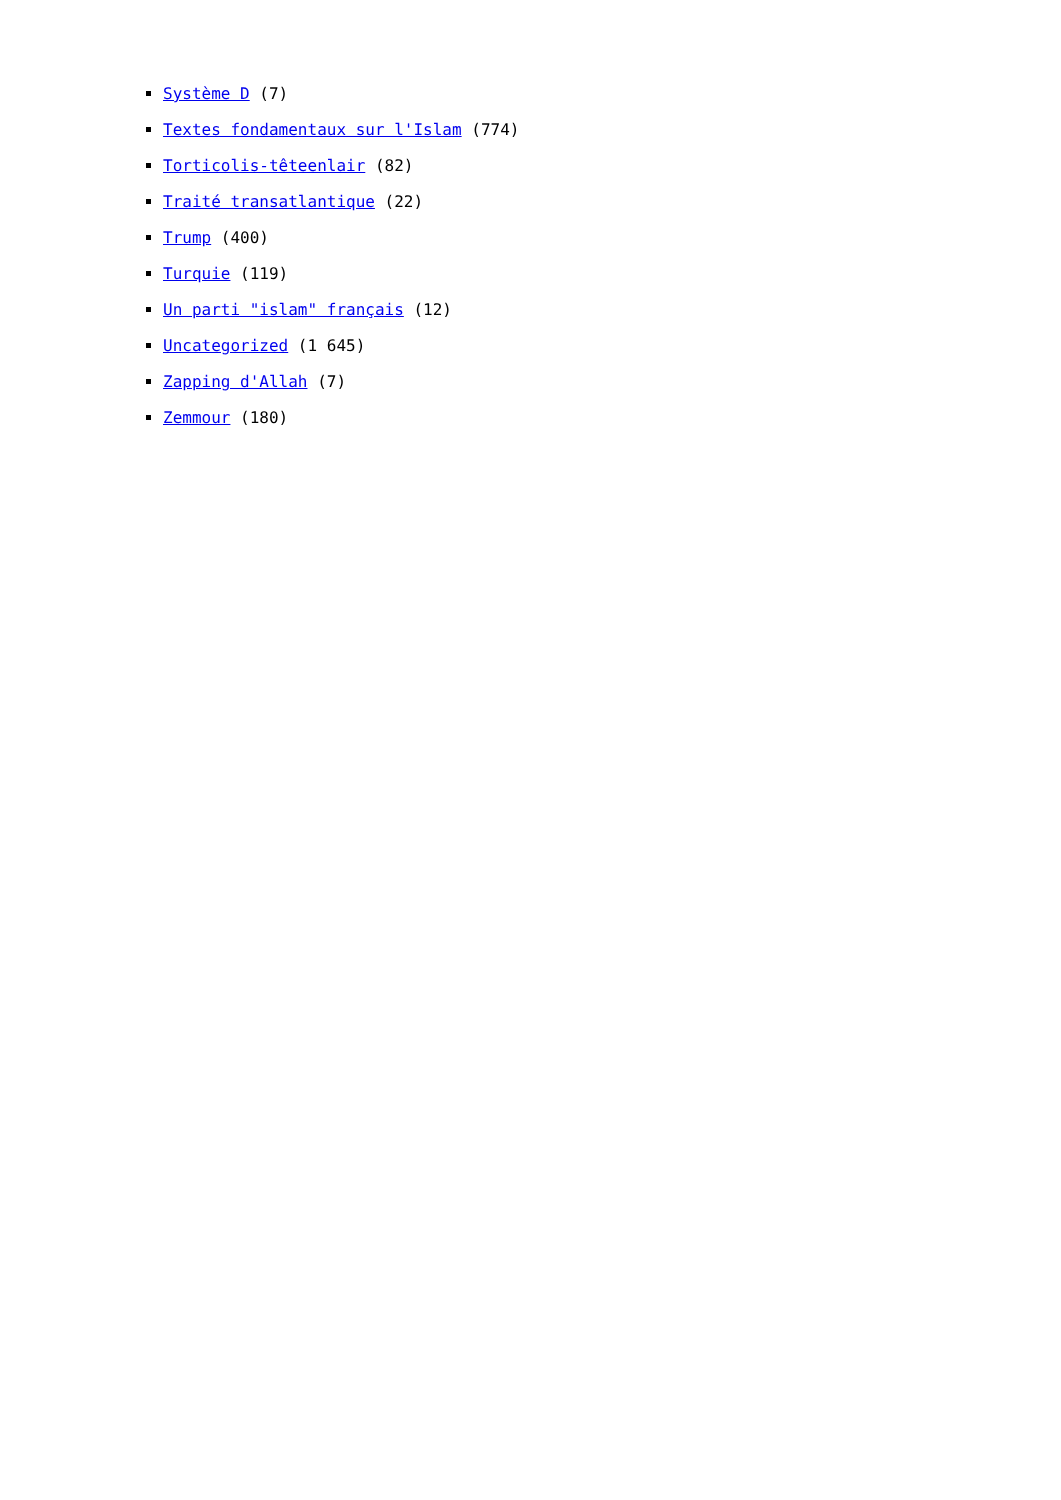Système D (7)
Textes fondamentaux sur l'Islam (774)
Torticolis-têteenlair (82)
Traité transatlantique (22)
Trump (400)
Turquie (119)
Un parti "islam" français (12)
Uncategorized (1 645)
Zapping d'Allah (7)
Zemmour (180)